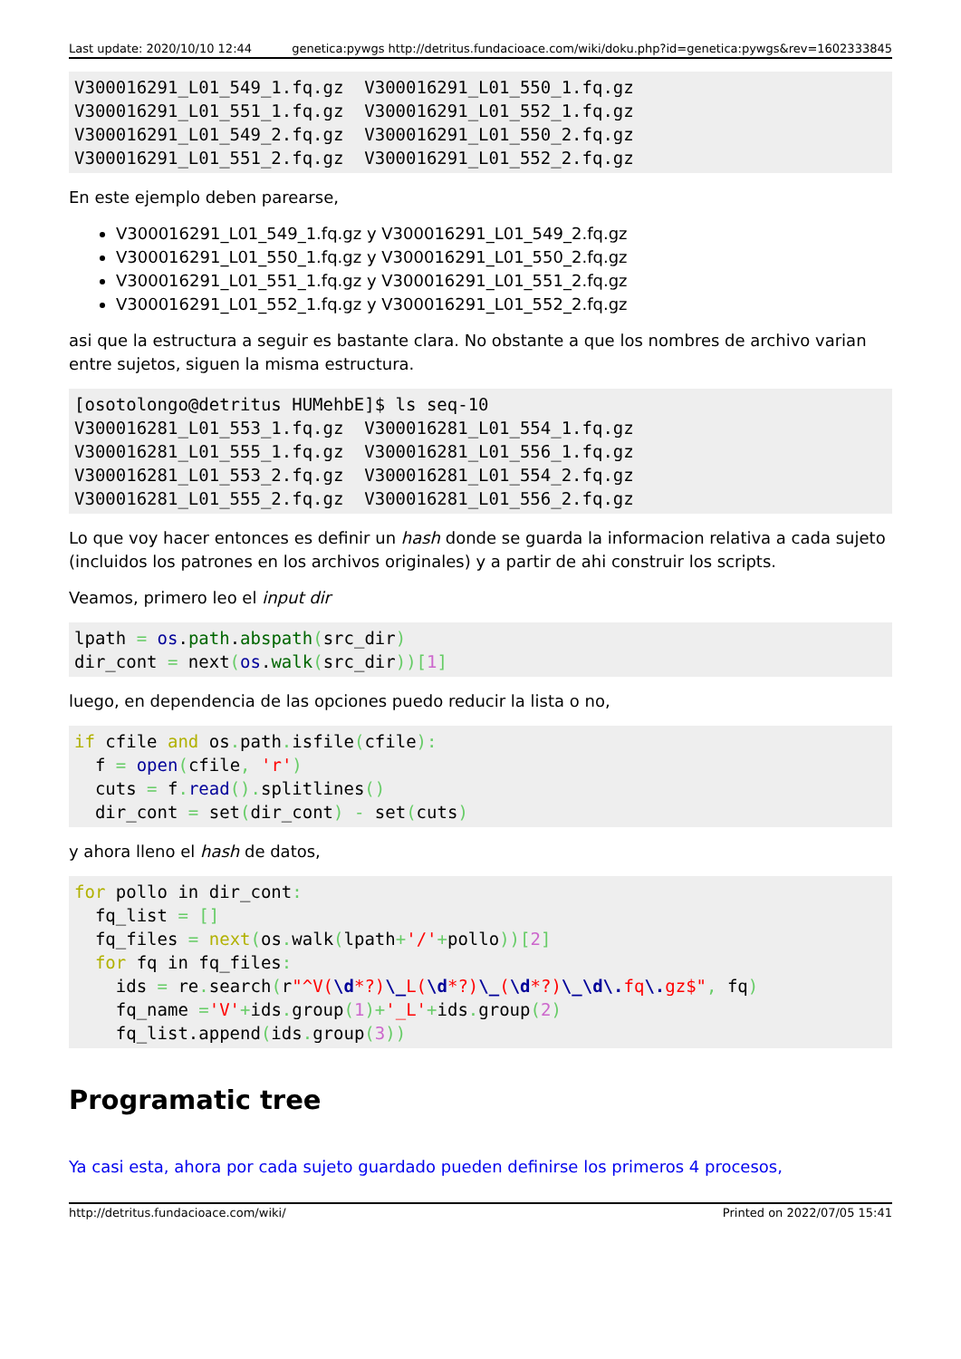Last update: 2020/10/10 12:44 genetica:pywgs http://detritus.fundacioace.com/wiki/doku.php?id=genetica:pywgs&rev=1602333845
V300016291_L01_549_1.fq.gz  V300016291_L01_550_1.fq.gz
V300016291_L01_551_1.fq.gz  V300016291_L01_552_1.fq.gz
V300016291_L01_549_2.fq.gz  V300016291_L01_550_2.fq.gz
V300016291_L01_551_2.fq.gz  V300016291_L01_552_2.fq.gz
En este ejemplo deben parearse,
V300016291_L01_549_1.fq.gz y V300016291_L01_549_2.fq.gz
V300016291_L01_550_1.fq.gz y V300016291_L01_550_2.fq.gz
V300016291_L01_551_1.fq.gz y V300016291_L01_551_2.fq.gz
V300016291_L01_552_1.fq.gz y V300016291_L01_552_2.fq.gz
asi que la estructura a seguir es bastante clara. No obstante a que los nombres de archivo varian entre sujetos, siguen la misma estructura.
[osotolongo@detritus HUMehbE]$ ls seq-10
V300016281_L01_553_1.fq.gz  V300016281_L01_554_1.fq.gz
V300016281_L01_555_1.fq.gz  V300016281_L01_556_1.fq.gz
V300016281_L01_553_2.fq.gz  V300016281_L01_554_2.fq.gz
V300016281_L01_555_2.fq.gz  V300016281_L01_556_2.fq.gz
Lo que voy hacer entonces es definir un hash donde se guarda la informacion relativa a cada sujeto (incluidos los patrones en los archivos originales) y a partir de ahi construir los scripts.
Veamos, primero leo el input dir
lpath = os.path.abspath(src_dir)
dir_cont = next(os.walk(src_dir))[1]
luego, en dependencia de las opciones puedo reducir la lista o no,
if cfile and os. path. isfile(cfile):
  f = open(cfile, 'r')
  cuts = f. read(). splitlines()
  dir_cont = set(dir_cont) - set(cuts)
y ahora lleno el hash de datos,
for pollo in dir_cont:
  fq_list = []
  fq_files = next(os. walk(lpath+'/'+pollo))[2]
  for fq in fq_files:
    ids = re. search(r"^V(\d*?)\_L(\d*?)\_(\d*?)\_\d\. fq\. gz$", fq)
    fq_name ='V'+ids. group(1)+'_L'+ids. group(2)
    fq_list.append(ids. group(3))
Programatic tree
Ya casi esta, ahora por cada sujeto guardado pueden definirse los primeros 4 procesos,
http://detritus.fundacioace.com/wiki/ Printed on 2022/07/05 15:41